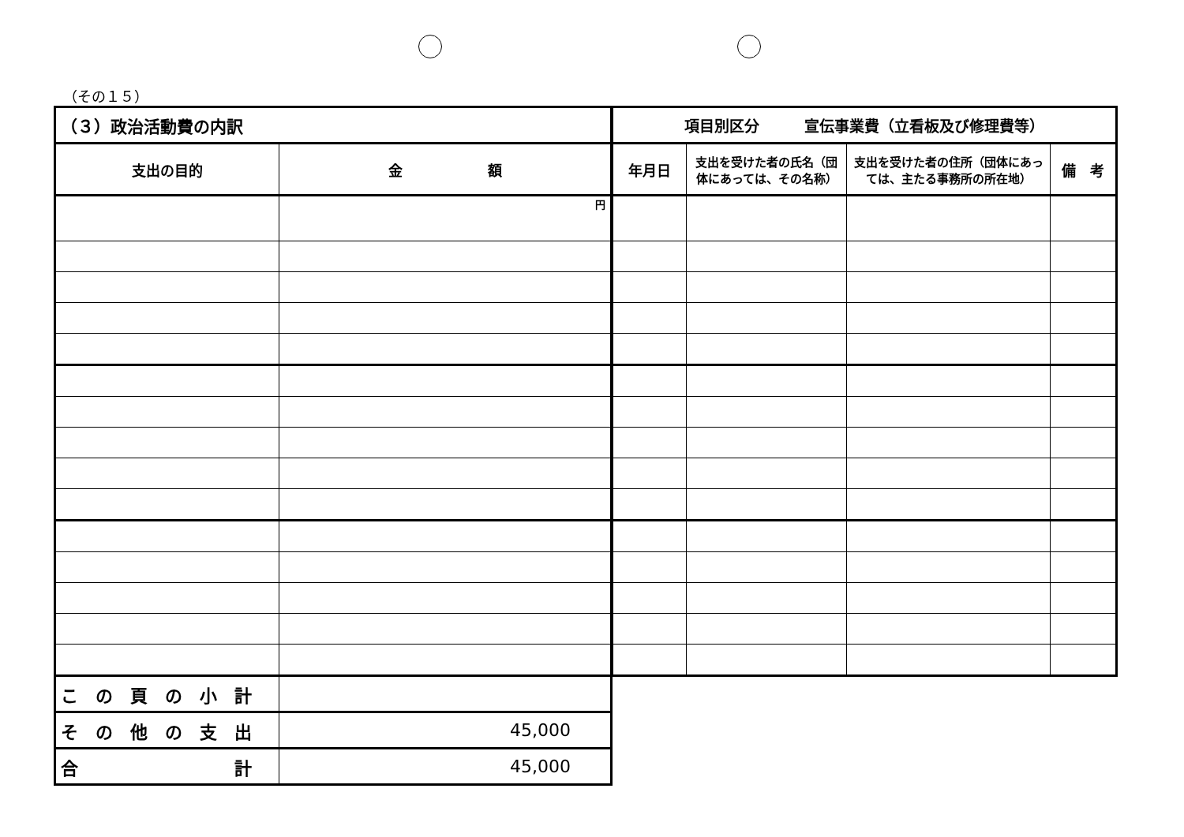（その１５）
| （３）政治活動費の内訳 | |
| --- | --- |
| 支出の目的 | 金 額 |
| | 円 |
| こ の 頁 の 小 計 | |
| そ の 他 の 支 出 | 45,000 |
| 合 計 | 45,000 |
| 項目別区分 宣伝事業費（立看板及び修理費等） | | | |
| --- | --- | --- | --- |
| 年月日 | 支出を受けた者の氏名（団体にあっては、その名称） | 支出を受けた者の住所（団体にあっては、主たる事務所の所在地） | 備 考 |